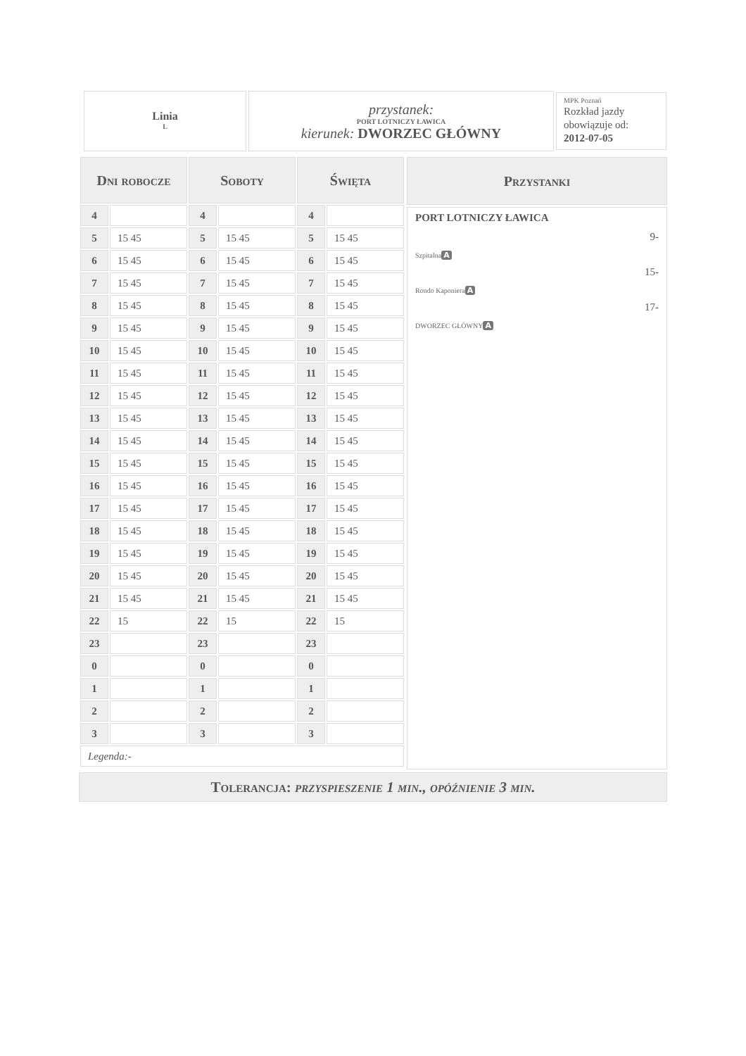Linia
L
przystanek:
PORT LOTNICZY ŁAWICA
kierunek: DWORZEC GŁÓWNY
MPK Poznań
Rozkład jazdy obowiązuje od:
2012-07-05
| Dni robocze | | Soboty | | Święta | |
| --- | --- | --- | --- | --- | --- |
| 4 | | 4 | | 4 | |
| 5 | 15 45 | 5 | 15 45 | 5 | 15 45 |
| 6 | 15 45 | 6 | 15 45 | 6 | 15 45 |
| 7 | 15 45 | 7 | 15 45 | 7 | 15 45 |
| 8 | 15 45 | 8 | 15 45 | 8 | 15 45 |
| 9 | 15 45 | 9 | 15 45 | 9 | 15 45 |
| 10 | 15 45 | 10 | 15 45 | 10 | 15 45 |
| 11 | 15 45 | 11 | 15 45 | 11 | 15 45 |
| 12 | 15 45 | 12 | 15 45 | 12 | 15 45 |
| 13 | 15 45 | 13 | 15 45 | 13 | 15 45 |
| 14 | 15 45 | 14 | 15 45 | 14 | 15 45 |
| 15 | 15 45 | 15 | 15 45 | 15 | 15 45 |
| 16 | 15 45 | 16 | 15 45 | 16 | 15 45 |
| 17 | 15 45 | 17 | 15 45 | 17 | 15 45 |
| 18 | 15 45 | 18 | 15 45 | 18 | 15 45 |
| 19 | 15 45 | 19 | 15 45 | 19 | 15 45 |
| 20 | 15 45 | 20 | 15 45 | 20 | 15 45 |
| 21 | 15 45 | 21 | 15 45 | 21 | 15 45 |
| 22 | 15 | 22 | 15 | 22 | 15 |
| 23 | | 23 | | 23 | |
| 0 | | 0 | | 0 | |
| 1 | | 1 | | 1 | |
| 2 | | 2 | | 2 | |
| 3 | | 3 | | 3 | |
| Legenda:- | | | | | |
Przystanki
PORT LOTNICZY ŁAWICA
9-
Szpitalna A
15-
Rondo Kaponiera A
17-
DWORZEC GŁÓWNY A
Tolerancja: przyspieszenie 1 min., opóźnienie 3 min.